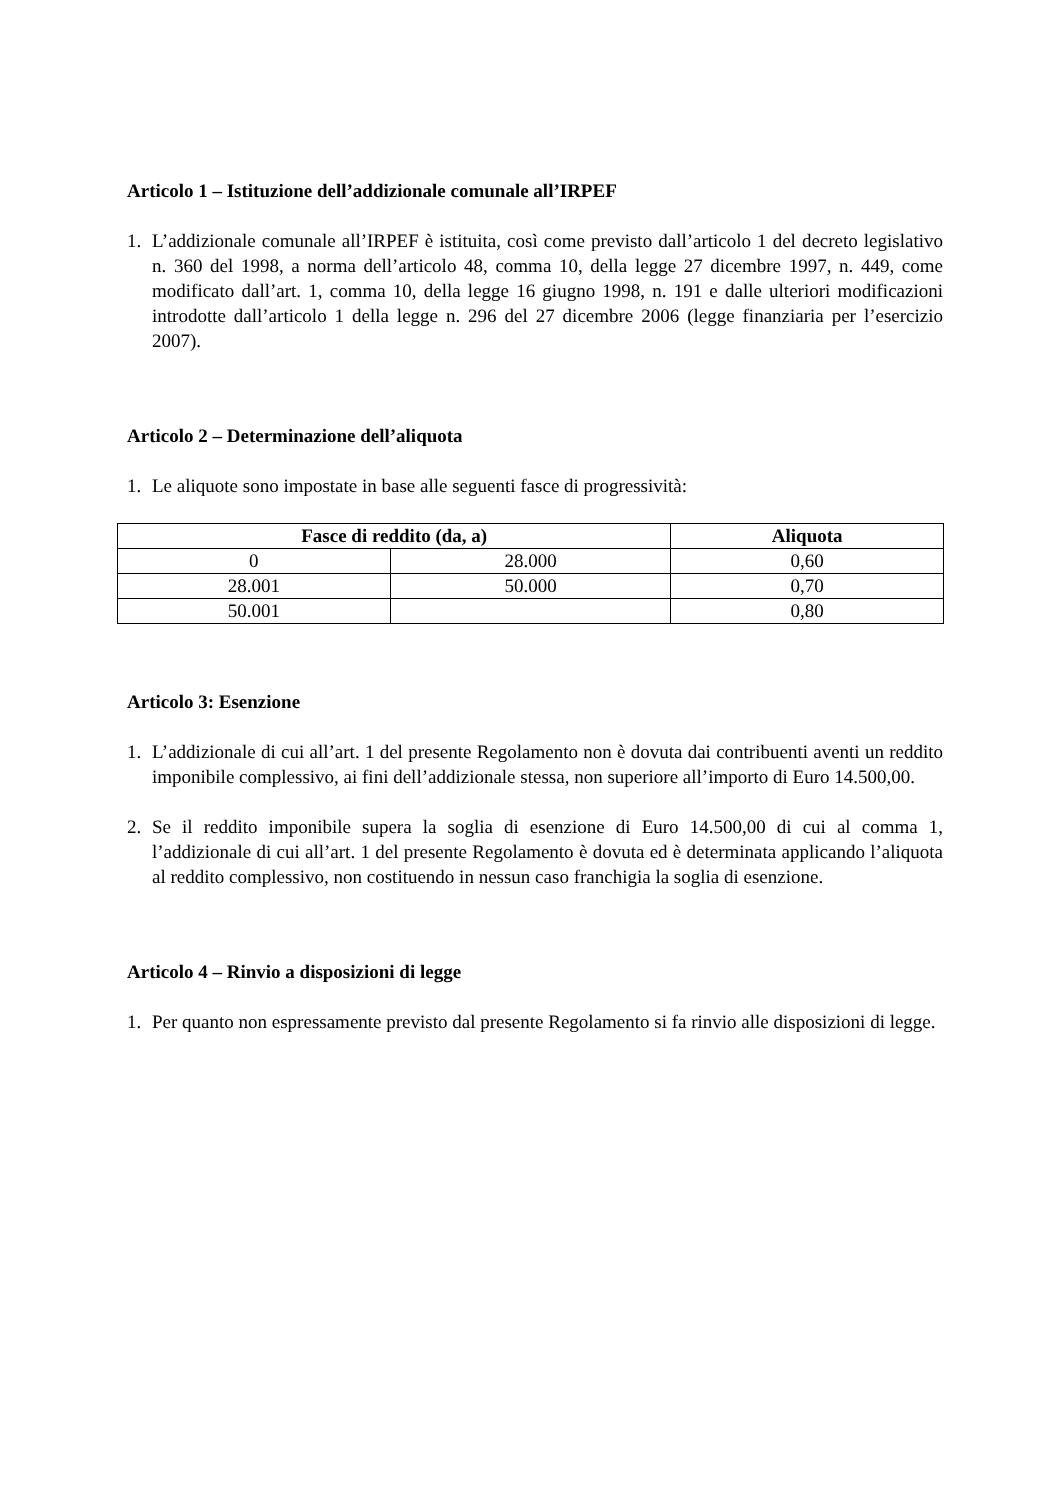Articolo 1 – Istituzione dell’addizionale comunale all’IRPEF
1. L’addizionale comunale all’IRPEF è istituita, così come previsto dall’articolo 1 del decreto legislativo n. 360 del 1998, a norma dell’articolo 48, comma 10, della legge 27 dicembre 1997, n. 449, come modificato dall’art. 1, comma 10, della legge 16 giugno 1998, n. 191 e dalle ulteriori modificazioni introdotte dall’articolo 1 della legge n. 296 del 27 dicembre 2006 (legge finanziaria per l’esercizio 2007).
Articolo 2 – Determinazione dell’aliquota
1. Le aliquote sono impostate in base alle seguenti fasce di progressività:
| Fasce di reddito (da, a) | | Aliquota |
| --- | --- | --- |
| 0 | 28.000 | 0,60 |
| 28.001 | 50.000 | 0,70 |
| 50.001 | | 0,80 |
Articolo 3: Esenzione
1. L’addizionale di cui all’art. 1 del presente Regolamento non è dovuta dai contribuenti aventi un reddito imponibile complessivo, ai fini dell’addizionale stessa, non superiore all’importo di Euro 14.500,00.
2. Se il reddito imponibile supera la soglia di esenzione di Euro 14.500,00 di cui al comma 1, l’addizionale di cui all’art. 1 del presente Regolamento è dovuta ed è determinata applicando l’aliquota al reddito complessivo, non costituendo in nessun caso franchigia la soglia di esenzione.
Articolo 4 – Rinvio a disposizioni di legge
1. Per quanto non espressamente previsto dal presente Regolamento si fa rinvio alle disposizioni di legge.